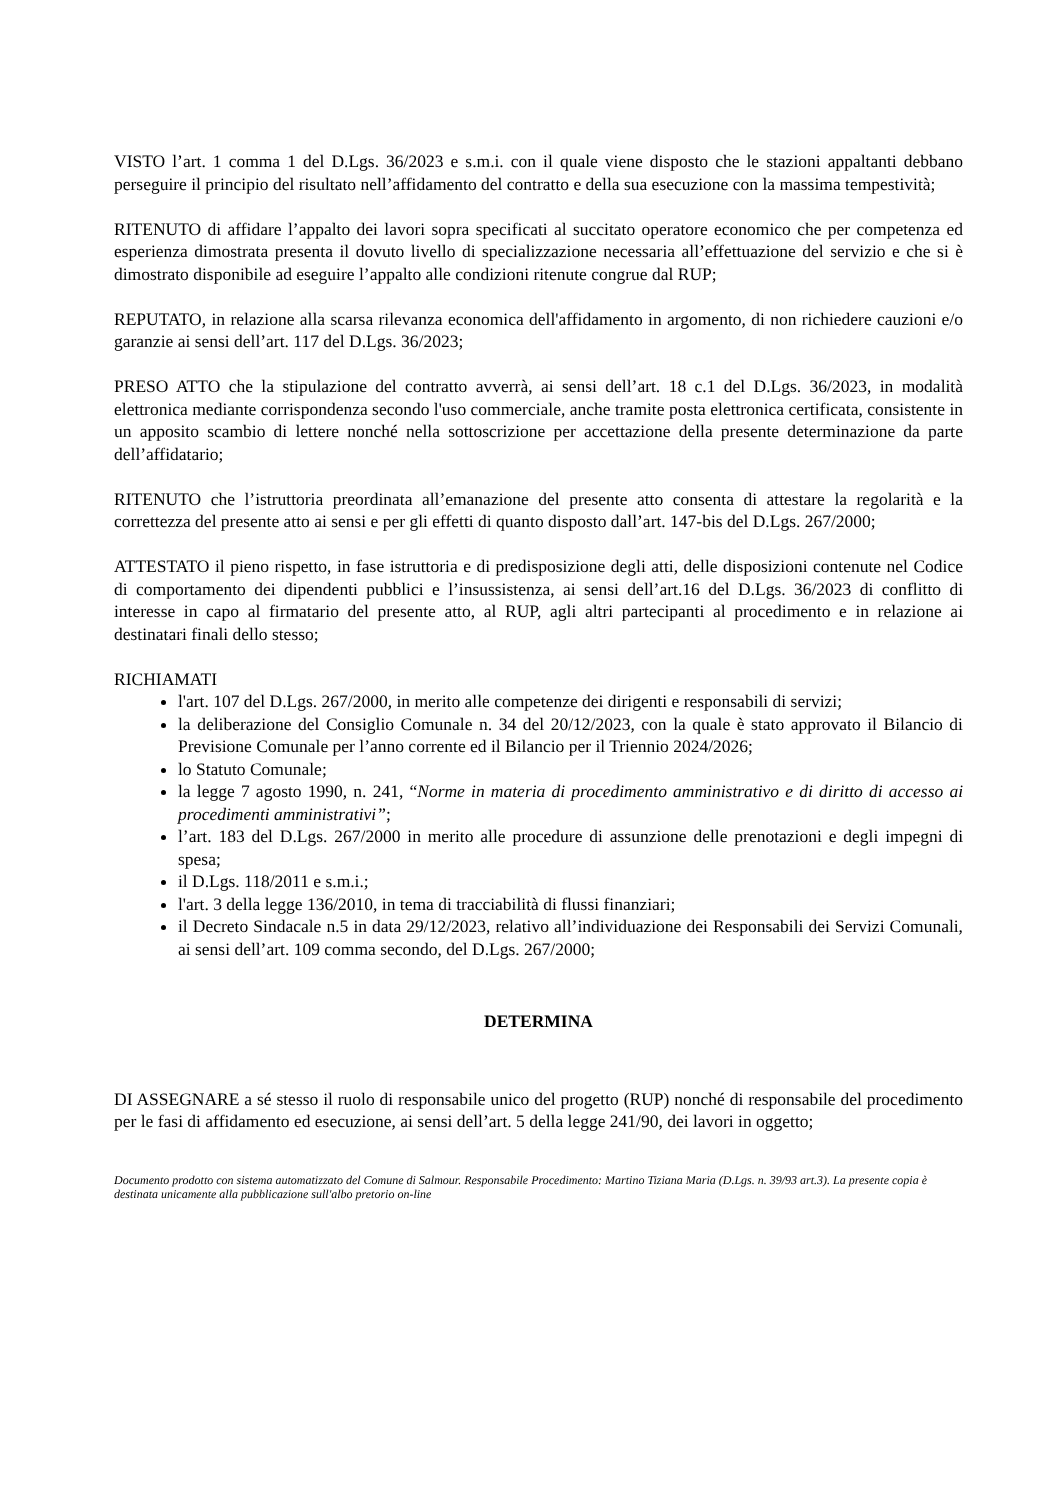VISTO l’art. 1 comma 1 del D.Lgs. 36/2023 e s.m.i. con il quale viene disposto che le stazioni appaltanti debbano perseguire il principio del risultato nell’affidamento del contratto e della sua esecuzione con la massima tempestività;
RITENUTO di affidare l’appalto dei lavori sopra specificati al succitato operatore economico che per competenza ed esperienza dimostrata presenta il dovuto livello di specializzazione necessaria all’effettuazione del servizio e che si è dimostrato disponibile ad eseguire l’appalto alle condizioni ritenute congrue dal RUP;
REPUTATO, in relazione alla scarsa rilevanza economica dell'affidamento in argomento, di non richiedere cauzioni e/o garanzie ai sensi dell’art. 117 del D.Lgs. 36/2023;
PRESO ATTO che la stipulazione del contratto avverrà, ai sensi dell’art. 18 c.1 del D.Lgs. 36/2023, in modalità elettronica mediante corrispondenza secondo l'uso commerciale, anche tramite posta elettronica certificata, consistente in un apposito scambio di lettere nonché nella sottoscrizione per accettazione della presente determinazione da parte dell’affidatario;
RITENUTO che l’istruttoria preordinata all’emanazione del presente atto consenta di attestare la regolarità e la correttezza del presente atto ai sensi e per gli effetti di quanto disposto dall’art. 147-bis del D.Lgs. 267/2000;
ATTESTATO il pieno rispetto, in fase istruttoria e di predisposizione degli atti, delle disposizioni contenute nel Codice di comportamento dei dipendenti pubblici e l’insussistenza, ai sensi dell’art.16 del D.Lgs. 36/2023 di conflitto di interesse in capo al firmatario del presente atto, al RUP, agli altri partecipanti al procedimento e in relazione ai destinatari finali dello stesso;
RICHIAMATI
l'art. 107 del D.Lgs. 267/2000, in merito alle competenze dei dirigenti e responsabili di servizi;
la deliberazione del Consiglio Comunale n. 34 del 20/12/2023, con la quale è stato approvato il Bilancio di Previsione Comunale per l’anno corrente ed il Bilancio per il Triennio 2024/2026;
lo Statuto Comunale;
la legge 7 agosto 1990, n. 241, “Norme in materia di procedimento amministrativo e di diritto di accesso ai procedimenti amministrativi”;
l’art. 183 del D.Lgs. 267/2000 in merito alle procedure di assunzione delle prenotazioni e degli impegni di spesa;
il D.Lgs. 118/2011 e s.m.i.;
l'art. 3 della legge 136/2010, in tema di tracciabilità di flussi finanziari;
il Decreto Sindacale n.5 in data 29/12/2023, relativo all’individuazione dei Responsabili dei Servizi Comunali, ai sensi dell’art. 109 comma secondo, del D.Lgs. 267/2000;
DETERMINA
DI ASSEGNARE a sé stesso il ruolo di responsabile unico del progetto (RUP) nonché di responsabile del procedimento per le fasi di affidamento ed esecuzione, ai sensi dell’art. 5 della legge 241/90, dei lavori in oggetto;
Documento prodotto con sistema automatizzato del Comune di Salmour. Responsabile Procedimento: Martino Tiziana Maria (D.Lgs. n. 39/93 art.3). La presente copia è destinata unicamente alla pubblicazione sull'albo pretorio on-line